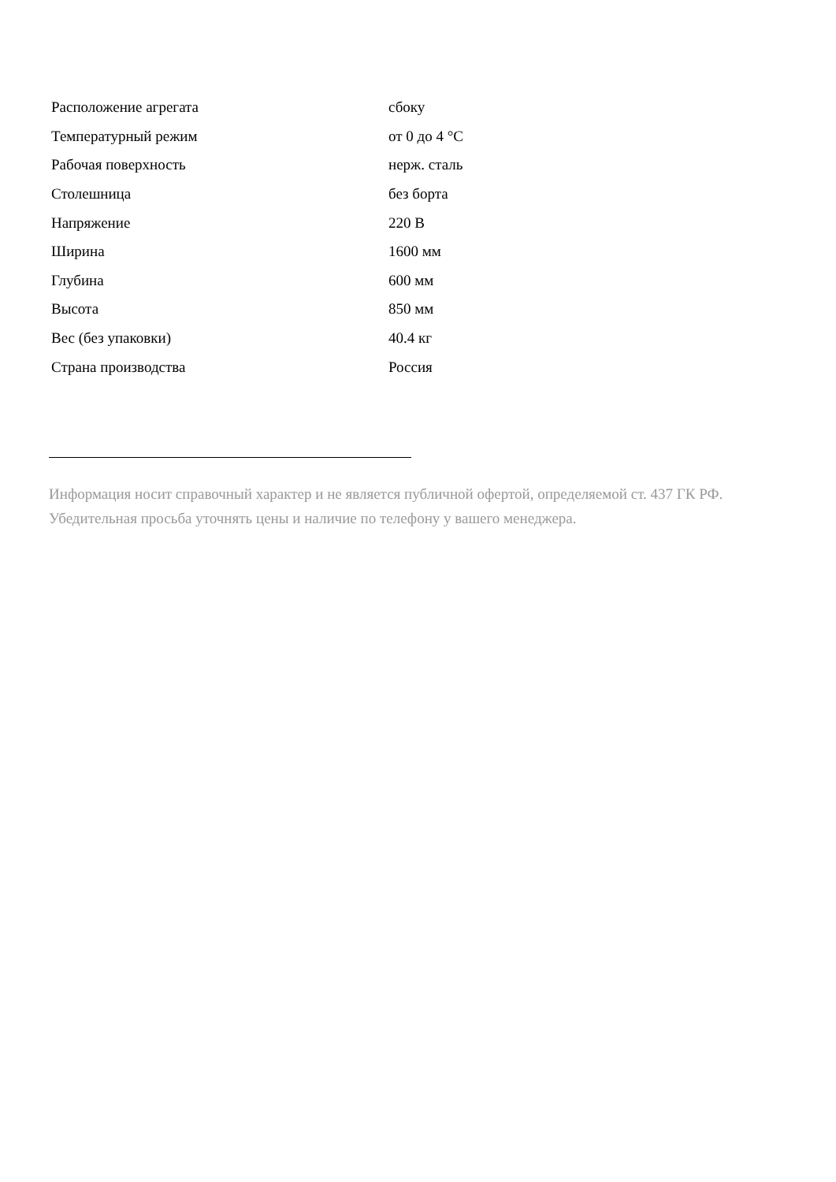| Расположение агрегата | сбоку |
| Температурный режим | от 0 до 4 °C |
| Рабочая поверхность | нерж. сталь |
| Столешница | без борта |
| Напряжение | 220 В |
| Ширина | 1600 мм |
| Глубина | 600 мм |
| Высота | 850 мм |
| Вес (без упаковки) | 40.4 кг |
| Страна производства | Россия |
Информация носит справочный характер и не является публичной офертой, определяемой ст. 437 ГК РФ. Убедительная просьба уточнять цены и наличие по телефону у вашего менеджера.